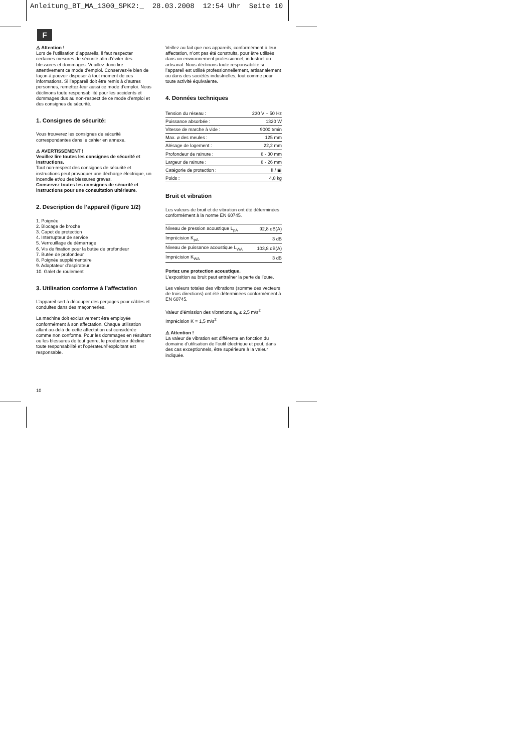Anleitung_BT_MA_1300_SPK2:_ 28.03.2008 12:54 Uhr Seite 10
F
⚠ Attention !
Lors de l’utilisation d’appareils, il faut respecter certaines mesures de sécurité afin d’éviter des blessures et dommages. Veuillez donc lire attentivement ce mode d’emploi. Conservez-le bien de façon à pouvoir disposer à tout moment de ces informations. Si l’appareil doit être remis à d’autres personnes, remettez-leur aussi ce mode d’emploi. Nous déclinons toute responsabilité pour les accidents et dommages dus au non-respect de ce mode d’emploi et des consignes de sécurité.
1. Consignes de sécurité:
Vous trouverez les consignes de sécurité correspondantes dans le cahier en annexe.
⚠ AVERTISSEMENT !
Veuillez lire toutes les consignes de sécurité et instructions.
Tout non-respect des consignes de sécurité et instructions peut provoquer une décharge électrique, un incendie et/ou des blessures graves.
Conservez toutes les consignes de sécurité et instructions pour une consultation ultérieure.
2. Description de l’appareil (figure 1/2)
1. Poignée
2. Blocage de broche
3. Capot de protection
4. Interrupteur de service
5. Verrouillage de démarrage
6. Vis de fixation pour la butée de profondeur
7. Butée de profondeur
8. Poignée supplémentaire
9. Adaptateur d’aspirateur
10. Galet de roulement
3. Utilisation conforme à l’affectation
L’appareil sert à découper des perçages pour câbles et conduites dans des maçonneries.
La machine doit exclusivement être employée conformément à son affectation. Chaque utilisation allant au-delà de cette affectation est considérée comme non conforme. Pour les dommages en résultant ou les blessures de tout genre, le producteur décline toute responsabilité et l’opérateur/l’exploitant est responsable.
Veillez au fait que nos appareils, conformément à leur affectation, n’ont pas été construits, pour être utilisés dans un environnement professionnel, industriel ou artisanal. Nous déclinons toute responsabilité si l’appareil est utilisé professionnellement, artisanalement ou dans des sociétés industrielles, tout comme pour toute activité équivalente.
4. Données techniques
| Tension du réseau : | 230 V ~ 50 Hz |
| Puissance absorbée : | 1320 W |
| Vitesse de marche à vide : | 9000 t/min |
| Max. ø des meules : | 125 mm |
| Alésage de logement : | 22,2 mm |
| Profondeur de rainure : | 8 - 30 mm |
| Largeur de rainure : | 8 - 26 mm |
| Catégorie de protection : | II / ▣ |
| Poids : | 4,8 kg |
Bruit et vibration
Les valeurs de bruit et de vibration ont été déterminées conformément à la norme EN 60745.
| Niveau de pression acoustique L<sub>pA</sub> | 92,8 dB(A) |
| Imprécision K<sub>pA</sub> | 3 dB |
| Niveau de puissance acoustique L<sub>WA</sub> | 103,8 dB(A) |
| Imprécision K<sub>WA</sub> | 3 dB |
Portez une protection acoustique.
L’exposition au bruit peut entraîner la perte de l’ouïe.
Les valeurs totales des vibrations (somme des vecteurs de trois directions) ont été déterminées conformément à EN 60745.
Valeur d’émission des vibrations a<sub>h</sub> ≤ 2,5 m/s<sup>2</sup>
Imprécision K = 1,5 m/s<sup>2</sup>
⚠ Attention !
La valeur de vibration est différente en fonction du domaine d’utilisation de l’outil électrique et peut, dans des cas exceptionnels, être supérieure à la valeur indiquée.
10